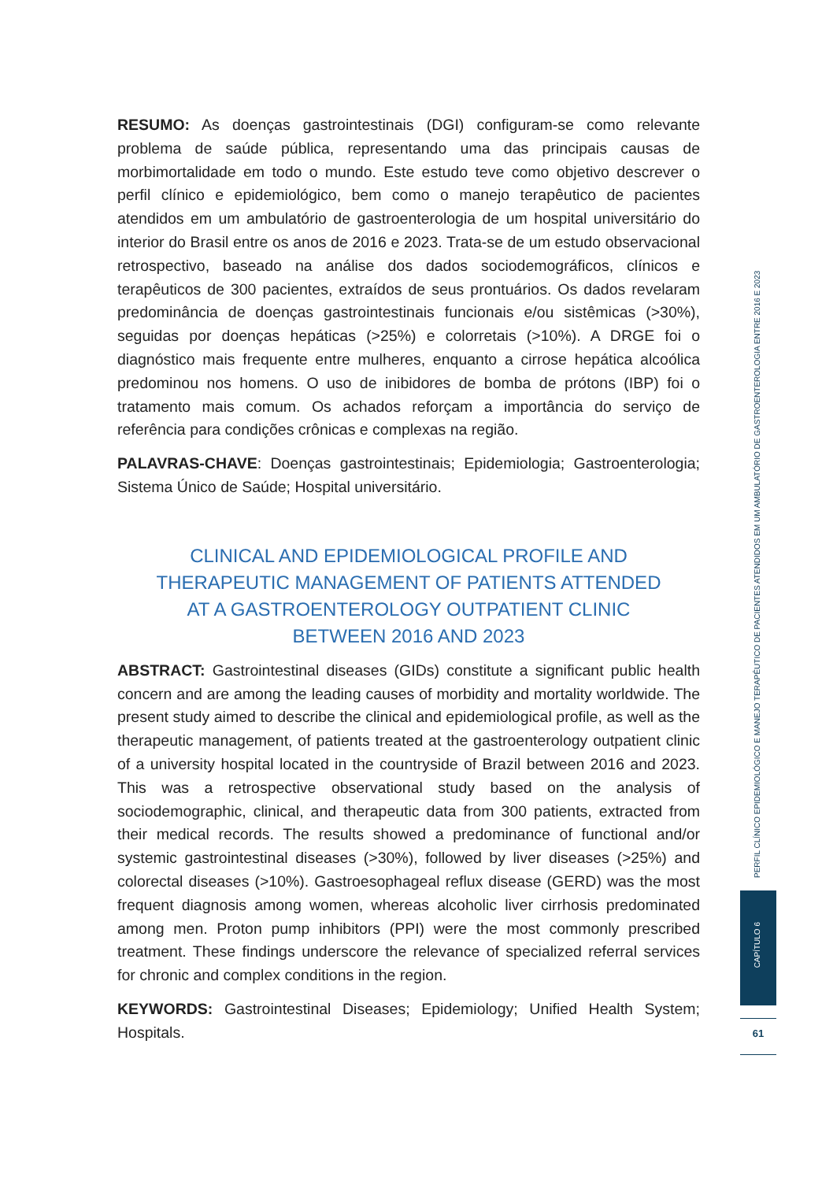RESUMO: As doenças gastrointestinais (DGI) configuram-se como relevante problema de saúde pública, representando uma das principais causas de morbimortalidade em todo o mundo. Este estudo teve como objetivo descrever o perfil clínico e epidemiológico, bem como o manejo terapêutico de pacientes atendidos em um ambulatório de gastroenterologia de um hospital universitário do interior do Brasil entre os anos de 2016 e 2023. Trata-se de um estudo observacional retrospectivo, baseado na análise dos dados sociodemográficos, clínicos e terapêuticos de 300 pacientes, extraídos de seus prontuários. Os dados revelaram predominância de doenças gastrointestinais funcionais e/ou sistêmicas (>30%), seguidas por doenças hepáticas (>25%) e colorretais (>10%). A DRGE foi o diagnóstico mais frequente entre mulheres, enquanto a cirrose hepática alcoólica predominou nos homens. O uso de inibidores de bomba de prótons (IBP) foi o tratamento mais comum. Os achados reforçam a importância do serviço de referência para condições crônicas e complexas na região.
PALAVRAS-CHAVE: Doenças gastrointestinais; Epidemiologia; Gastroenterologia; Sistema Único de Saúde; Hospital universitário.
CLINICAL AND EPIDEMIOLOGICAL PROFILE AND THERAPEUTIC MANAGEMENT OF PATIENTS ATTENDED AT A GASTROENTEROLOGY OUTPATIENT CLINIC BETWEEN 2016 AND 2023
ABSTRACT: Gastrointestinal diseases (GIDs) constitute a significant public health concern and are among the leading causes of morbidity and mortality worldwide. The present study aimed to describe the clinical and epidemiological profile, as well as the therapeutic management, of patients treated at the gastroenterology outpatient clinic of a university hospital located in the countryside of Brazil between 2016 and 2023. This was a retrospective observational study based on the analysis of sociodemographic, clinical, and therapeutic data from 300 patients, extracted from their medical records. The results showed a predominance of functional and/or systemic gastrointestinal diseases (>30%), followed by liver diseases (>25%) and colorectal diseases (>10%). Gastroesophageal reflux disease (GERD) was the most frequent diagnosis among women, whereas alcoholic liver cirrhosis predominated among men. Proton pump inhibitors (PPI) were the most commonly prescribed treatment. These findings underscore the relevance of specialized referral services for chronic and complex conditions in the region.
KEYWORDS: Gastrointestinal Diseases; Epidemiology; Unified Health System; Hospitals.
PERFIL CLÍNICO EPIDEMIOLÓGICO E MANEJO TERAPÊUTICO DE PACIENTES ATENDIDOS EM UM AMBULATÓRIO DE GASTROENTEROLOGIA ENTRE 2016 E 2023
CAPÍTULO 6
61